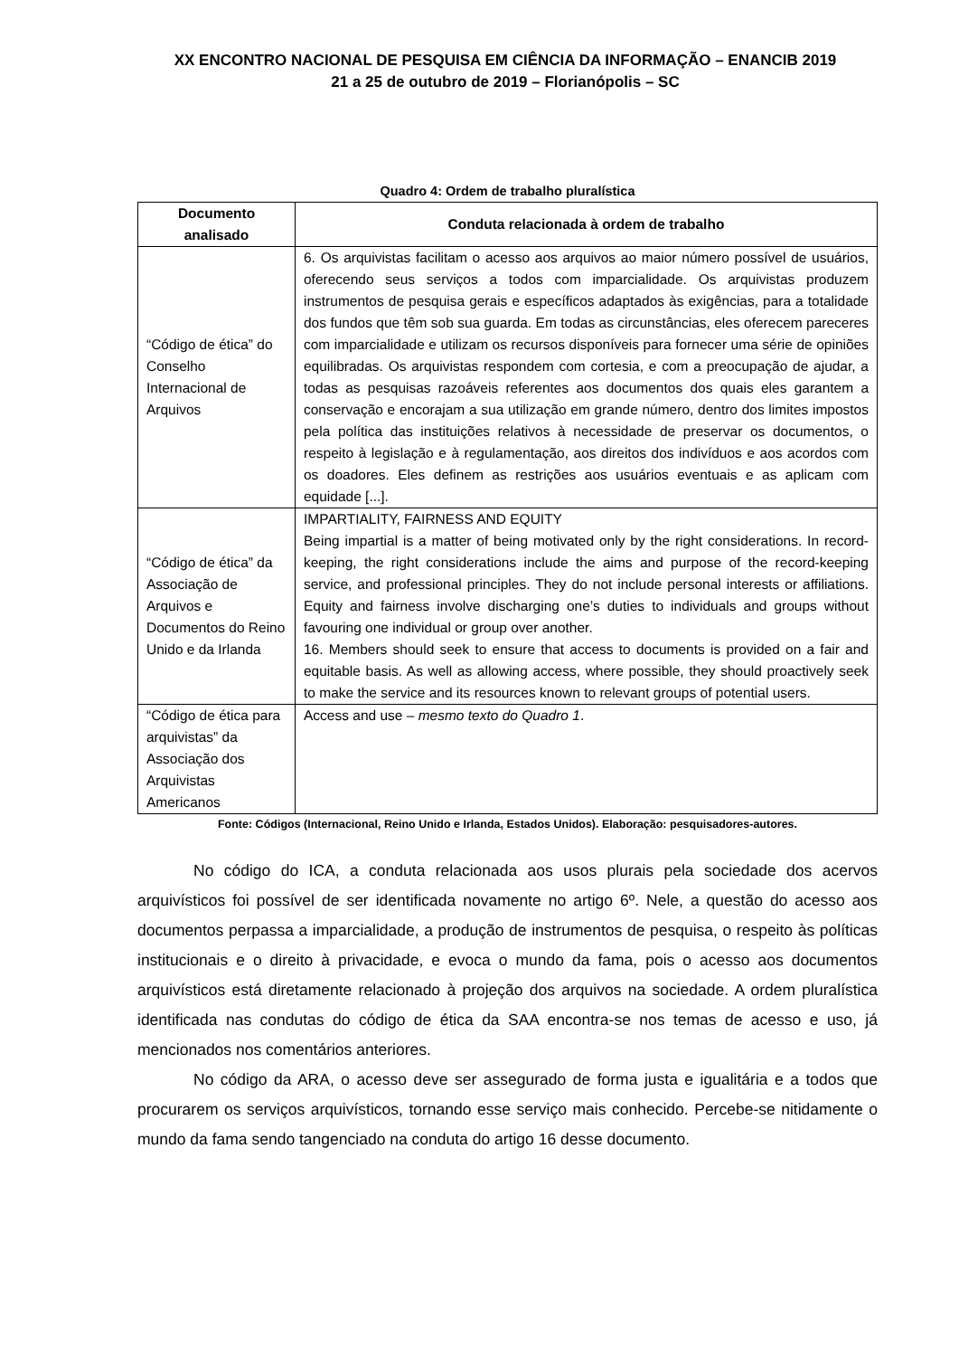XX ENCONTRO NACIONAL DE PESQUISA EM CIÊNCIA DA INFORMAÇÃO – ENANCIB 2019
21 a 25 de outubro de 2019 – Florianópolis – SC
Quadro 4: Ordem de trabalho pluralística
| Documento analisado | Conduta relacionada à ordem de trabalho |
| --- | --- |
| “Código de ética” do Conselho Internacional de Arquivos | 6. Os arquivistas facilitam o acesso aos arquivos ao maior número possível de usuários, oferecendo seus serviços a todos com imparcialidade. Os arquivistas produzem instrumentos de pesquisa gerais e específicos adaptados às exigências, para a totalidade dos fundos que têm sob sua guarda. Em todas as circunstâncias, eles oferecem pareceres com imparcialidade e utilizam os recursos disponíveis para fornecer uma série de opiniões equilibradas. Os arquivistas respondem com cortesia, e com a preocupação de ajudar, a todas as pesquisas razoáveis referentes aos documentos dos quais eles garantem a conservação e encorajam a sua utilização em grande número, dentro dos limites impostos pela política das instituições relativos à necessidade de preservar os documentos, o respeito à legislação e à regulamentação, aos direitos dos indivíduos e aos acordos com os doadores. Eles definem as restrições aos usuários eventuais e as aplicam com equidade [...]. |
| “Código de ética” da Associação de Arquivos e Documentos do Reino Unido e da Irlanda | IMPARTIALITY, FAIRNESS AND EQUITY Being impartial is a matter of being motivated only by the right considerations. In record-keeping, the right considerations include the aims and purpose of the record-keeping service, and professional principles. They do not include personal interests or affiliations. Equity and fairness involve discharging one’s duties to individuals and groups without favouring one individual or group over another. 16. Members should seek to ensure that access to documents is provided on a fair and equitable basis. As well as allowing access, where possible, they should proactively seek to make the service and its resources known to relevant groups of potential users. |
| “Código de ética para arquivistas” da Associação dos Arquivistas Americanos | Access and use – mesmo texto do Quadro 1 . |
Fonte: Códigos (Internacional, Reino Unido e Irlanda, Estados Unidos). Elaboração: pesquisadores-autores.
No código do ICA, a conduta relacionada aos usos plurais pela sociedade dos acervos arquivísticos foi possível de ser identificada novamente no artigo 6º. Nele, a questão do acesso aos documentos perpassa a imparcialidade, a produção de instrumentos de pesquisa, o respeito às políticas institucionais e o direito à privacidade, e evoca o mundo da fama, pois o acesso aos documentos arquivísticos está diretamente relacionado à projeção dos arquivos na sociedade. A ordem pluralística identificada nas condutas do código de ética da SAA encontra-se nos temas de acesso e uso, já mencionados nos comentários anteriores.
No código da ARA, o acesso deve ser assegurado de forma justa e igualitária e a todos que procurarem os serviços arquivísticos, tornando esse serviço mais conhecido. Percebe-se nitidamente o mundo da fama sendo tangenciado na conduta do artigo 16 desse documento.